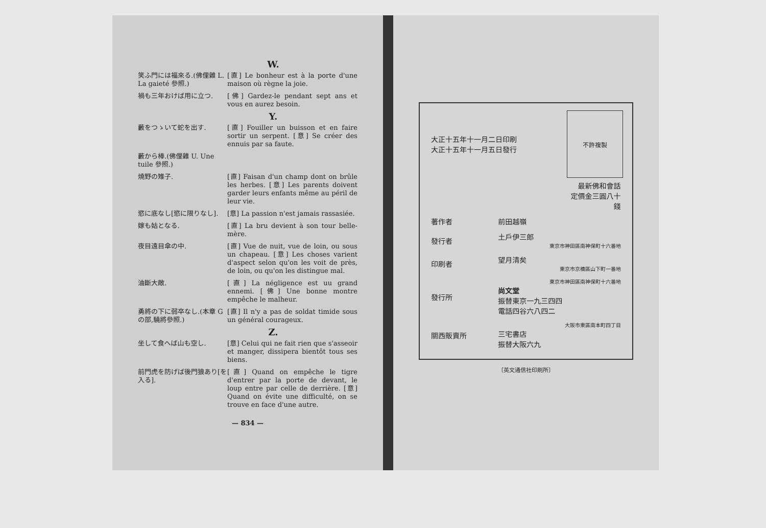W.
笑ふ門には福來る.(佛俚雜 L. La gaieté 參照.)
[直] Le bonheur est à la porte d'une maison où règne la joie.
禍も三年おけば用に立つ. [佛] Gardez-le pendant sept ans et vous en aurez besoin.
Y.
藪をつゝいて蛇を出す. [直] Fouiller un buisson et en faire sortir un serpent. [意] Se créer des ennuis par sa faute.
藪から棒.(佛俚雜 U. Une tuile 參照.)
燒野の雉子. [直] Faisan d'un champ dont on brûle les herbes. [意] Les parents doivent garder leurs enfants même au péril de leur vie.
慾に底なし[慾に限りなし]. [意] La passion n'est jamais rassasiée.
嫁も姑となる. [直] La bru devient à son tour belle-mère.
夜目遠目傘の中. [直] Vue de nuit, vue de loin, ou sous un chapeau. [意] Les choses varient d'aspect selon qu'on les voit de près, de loin, ou qu'on les distingue mal.
油斷大敵. [直] La négligence est uu grand ennemi. [佛] Une bonne montre empêche le malheur.
勇將の下に弱卒なし.(本章 Gの部,驍將參照.)
[直] Il n'y a pas de soldat timide sous un général courageux.
Z.
坐して食へば山も空し. [意] Celui qui ne fait rien que s'asseoir et manger, dissipera bientôt tous ses biens.
前門虎を防げば後門狼あり[を入る].
[直] Quand on empêche le tigre d'entrer par la porte de devant, le loup entre par celle de derrière. [意] Quand on évite une difficulté, on se trouve en face d'une autre.
— 834 —
| 大正十五年十一月二日印刷 大正十五年十一月五日發行 | 不許複製 |
| | 最新佛和會話 定價金三圓八十錢 |
| 著作者 | 前田越嶺 |
| 發行者 | 土戶伊三郎 東京市神田區南神保町十六番地 |
| 印刷者 | 望月清矣 東京市京橋區山下町一番地 |
| 發行所 | 東京市神田區南神保町十六番地 尚文堂 振替東京一九三四四 電話四谷六八四二 |
| 關西販賣所 | 大阪市東區南本町四丁目 三宅書店 振替大阪六九 |
〔英文通信社印刷所〕